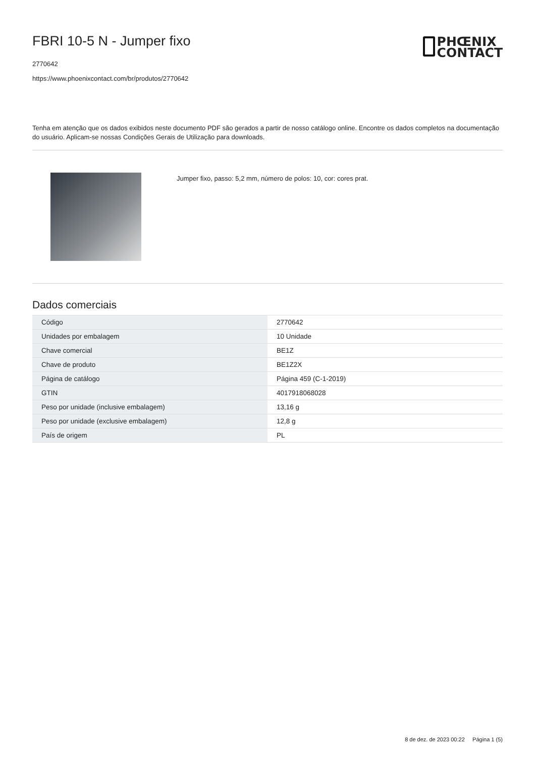FBRI 10-5 N - Jumper fixo
2770642
https://www.phoenixcontact.com/br/produtos/2770642
PHŒNIX
CONTACT
Tenha em atenção que os dados exibidos neste documento PDF são gerados a partir de nosso catálogo online. Encontre os dados completos na documentação do usuário. Aplicam-se nossas Condições Gerais de Utilização para downloads.
Jumper fixo, passo: 5,2 mm, número de polos: 10, cor: cores prat.
Dados comerciais
| Código | 2770642 |
| Unidades por embalagem | 10 Unidade |
| Chave comercial | BE1Z |
| Chave de produto | BE1Z2X |
| Página de catálogo | Página 459 (C-1-2019) |
| GTIN | 4017918068028 |
| Peso por unidade (inclusive embalagem) | 13,16 g |
| Peso por unidade (exclusive embalagem) | 12,8 g |
| País de origem | PL |
8 de dez. de 2023 00:22 Página 1 (5)